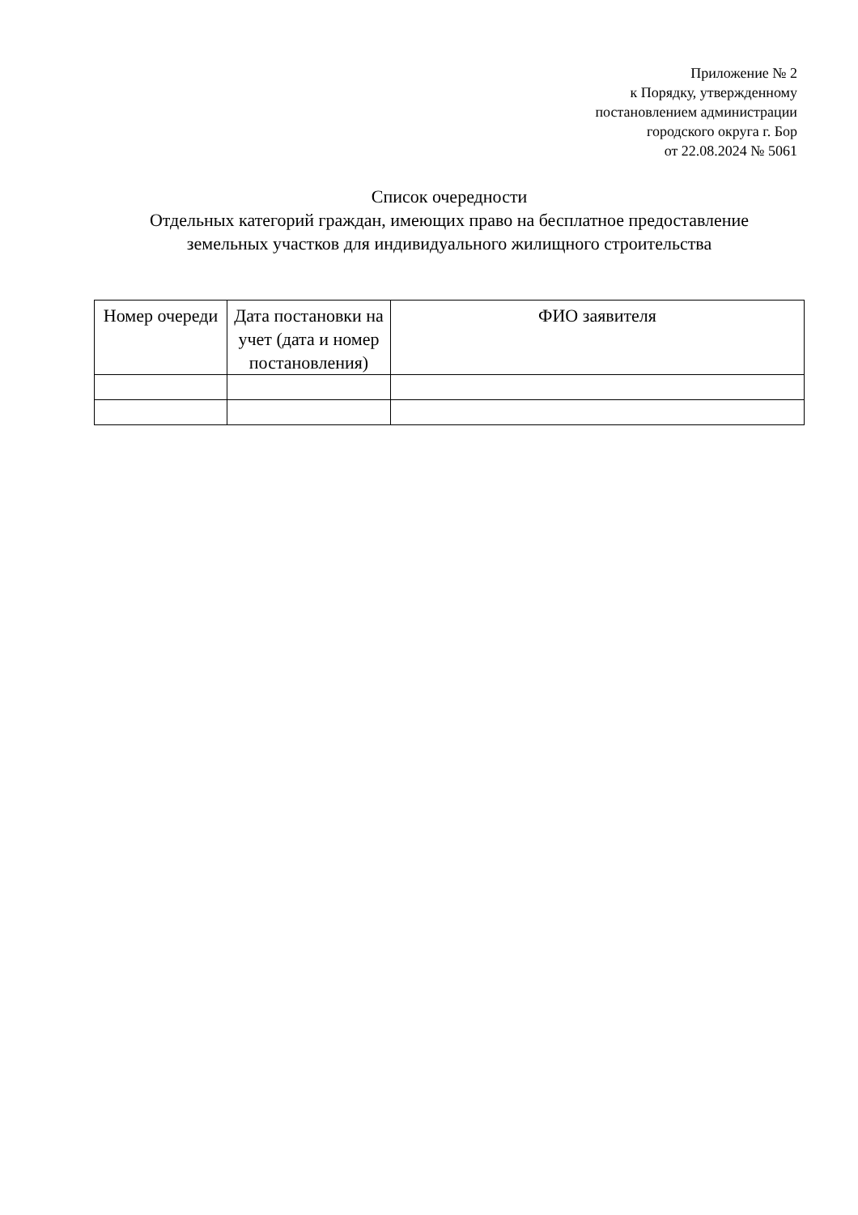Приложение № 2
к Порядку, утвержденному
постановлением администрации
городского округа г. Бор
от 22.08.2024 № 5061
Список очередности
Отдельных категорий граждан, имеющих право на бесплатное предоставление земельных участков для индивидуального жилищного строительства
| Номер очереди | Дата постановки на учет (дата и номер постановления) | ФИО заявителя |
| --- | --- | --- |